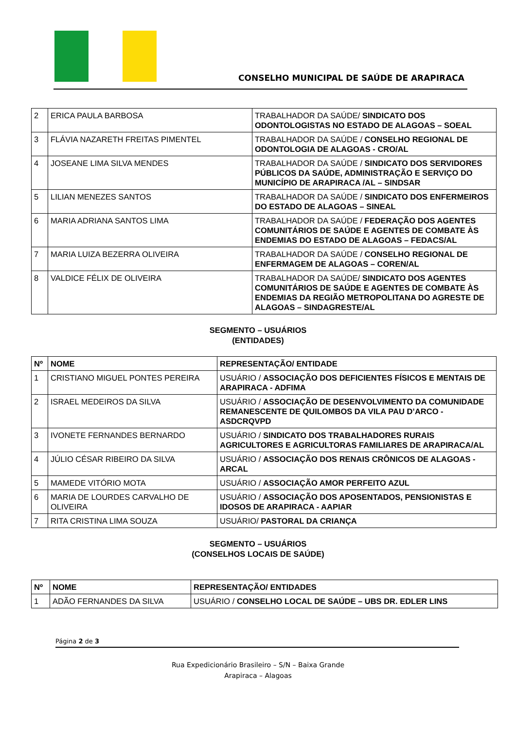CONSELHO MUNICIPAL DE SAÚDE DE ARAPIRACA
| 2 | ERICA PAULA BARBOSA | TRABALHADOR DA SAÚDE/ SINDICATO DOS ODONTOLOGISTAS NO ESTADO DE ALAGOAS – SOEAL |
| 3 | FLÁVIA NAZARETH FREITAS PIMENTEL | TRABALHADOR DA SAÚDE / CONSELHO REGIONAL DE ODONTOLOGIA DE ALAGOAS - CRO/AL |
| 4 | JOSEANE LIMA SILVA MENDES | TRABALHADOR DA SAÚDE / SINDICATO DOS SERVIDORES PÚBLICOS DA SAÚDE, ADMINISTRAÇÃO E SERVIÇO DO MUNICÍPIO DE ARAPIRACA /AL – SINDSAR |
| 5 | LILIAN MENEZES SANTOS | TRABALHADOR DA SAÚDE / SINDICATO DOS ENFERMEIROS DO ESTADO DE ALAGOAS – SINEAL |
| 6 | MARIA ADRIANA SANTOS LIMA | TRABALHADOR DA SAÚDE / FEDERAÇÃO DOS AGENTES COMUNITÁRIOS DE SAÚDE E AGENTES DE COMBATE ÀS ENDEMIAS DO ESTADO DE ALAGOAS – FEDACS/AL |
| 7 | MARIA LUIZA BEZERRA OLIVEIRA | TRABALHADOR DA SAÚDE / CONSELHO REGIONAL DE ENFERMAGEM DE ALAGOAS – COREN/AL |
| 8 | VALDICE FÉLIX DE OLIVEIRA | TRABALHADOR DA SAÚDE/ SINDICATO DOS AGENTES COMUNITÁRIOS DE SAÚDE E AGENTES DE COMBATE ÀS ENDEMIAS DA REGIÃO METROPOLITANA DO AGRESTE DE ALAGOAS – SINDAGRESTE/AL |
SEGMENTO – USUÁRIOS
(ENTIDADES)
| Nº | NOME | REPRESENTAÇÃO/ ENTIDADE |
| --- | --- | --- |
| 1 | CRISTIANO MIGUEL PONTES PEREIRA | USUÁRIO / ASSOCIAÇÃO DOS DEFICIENTES FÍSICOS E MENTAIS DE ARAPIRACA - ADFIMA |
| 2 | ISRAEL MEDEIROS DA SILVA | USUÁRIO / ASSOCIAÇÃO DE DESENVOLVIMENTO DA COMUNIDADE REMANESCENTE DE QUILOMBOS DA VILA PAU D’ARCO - ASDCRQVPD |
| 3 | IVONETE FERNANDES BERNARDO | USUÁRIO / SINDICATO DOS TRABALHADORES RURAIS AGRICULTORES E AGRICULTORAS FAMILIARES DE ARAPIRACA/AL |
| 4 | JÚLIO CÉSAR RIBEIRO DA SILVA | USUÁRIO / ASSOCIAÇÃO DOS RENAIS CRÔNICOS DE ALAGOAS - ARCAL |
| 5 | MAMEDE VITÓRIO MOTA | USUÁRIO / ASSOCIAÇÃO AMOR PERFEITO AZUL |
| 6 | MARIA DE LOURDES CARVALHO DE OLIVEIRA | USUÁRIO / ASSOCIAÇÃO DOS APOSENTADOS, PENSIONISTAS E IDOSOS DE ARAPIRACA - AAPIAR |
| 7 | RITA CRISTINA LIMA SOUZA | USUÁRIO/ PASTORAL DA CRIANÇA |
SEGMENTO – USUÁRIOS
(CONSELHOS LOCAIS DE SAÚDE)
| Nº | NOME | REPRESENTAÇÃO/ ENTIDADES |
| --- | --- | --- |
| 1 | ADÃO FERNANDES DA SILVA | USUÁRIO / CONSELHO LOCAL DE SAÚDE – UBS DR. EDLER LINS |
Página 2 de 3
Rua Expedicionário Brasileiro – S/N – Baixa Grande
Arapiraca – Alagoas